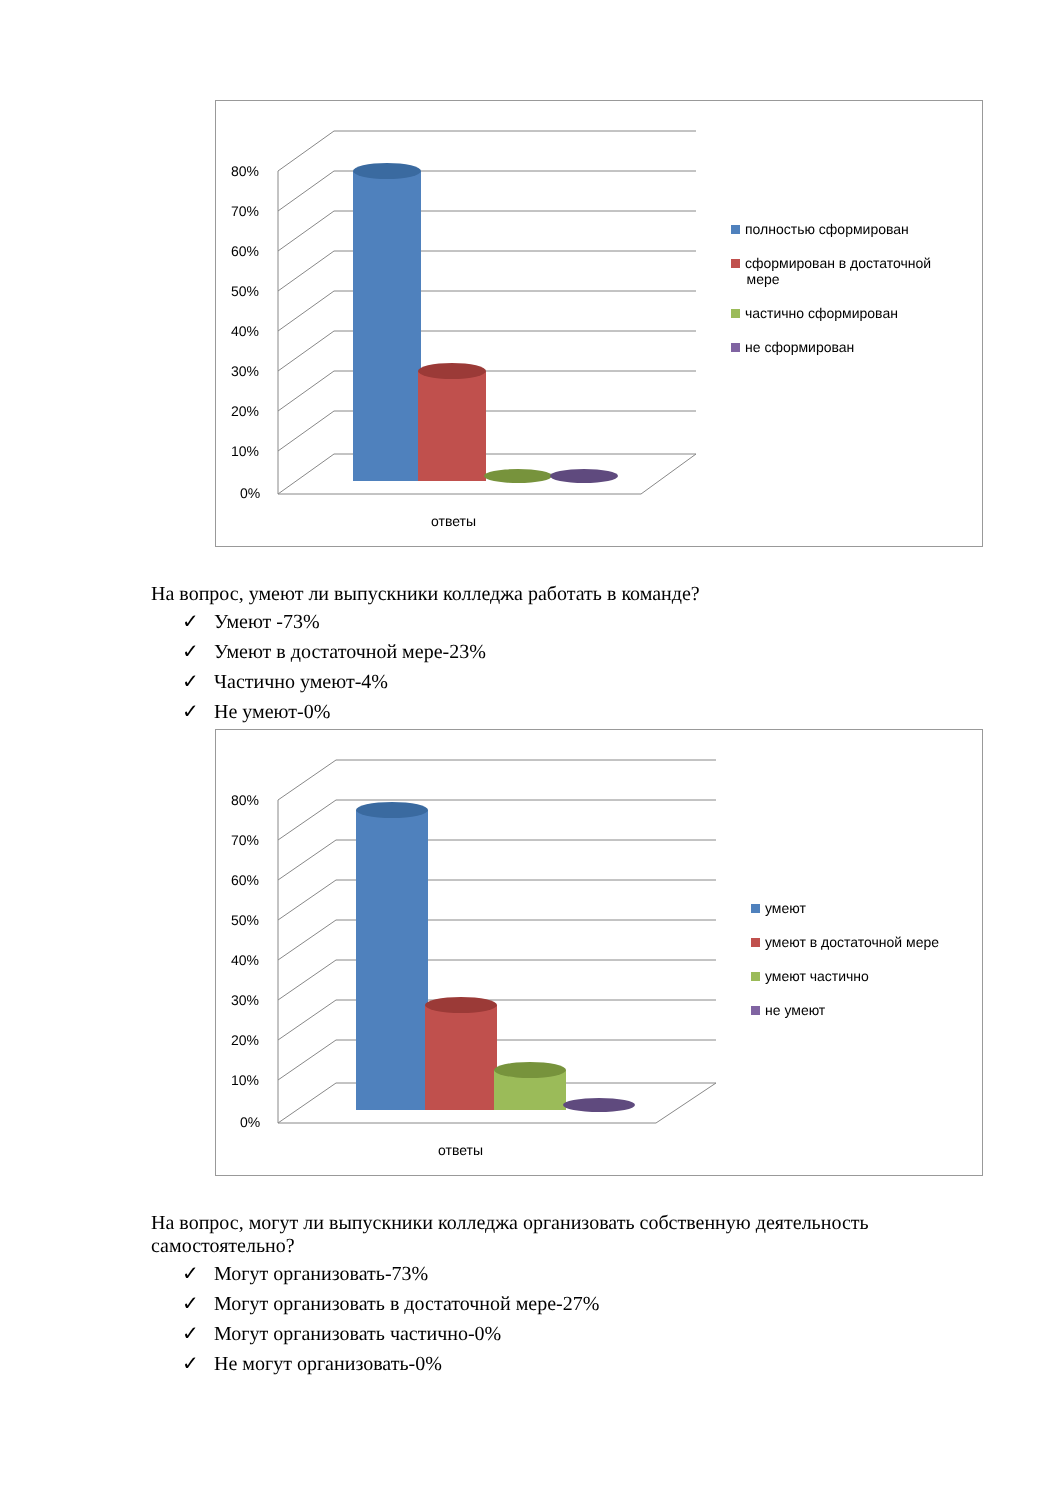80%
70%
60%
50%
40%
30%
20%
10%
0%
ответы
полностью сформирован
сформирован в достаточной
мере
частично сформирован
не сформирован
На вопрос, умеют ли выпускники колледжа работать в команде?
✓ Умеют -73%
✓ Умеют в достаточной мере-23%
✓ Частично умеют-4%
✓ Не умеют-0%
80%
70%
60%
50%
40%
30%
20%
10%
0%
ответы
умеют
умеют в достаточной мере
умеют частично
не умеют
На вопрос, могут ли выпускники колледжа организовать собственную деятельность
самостоятельно?
✓ Могут организовать-73%
✓ Могут организовать в достаточной мере-27%
✓ Могут организовать частично-0%
✓ Не могут организовать-0%